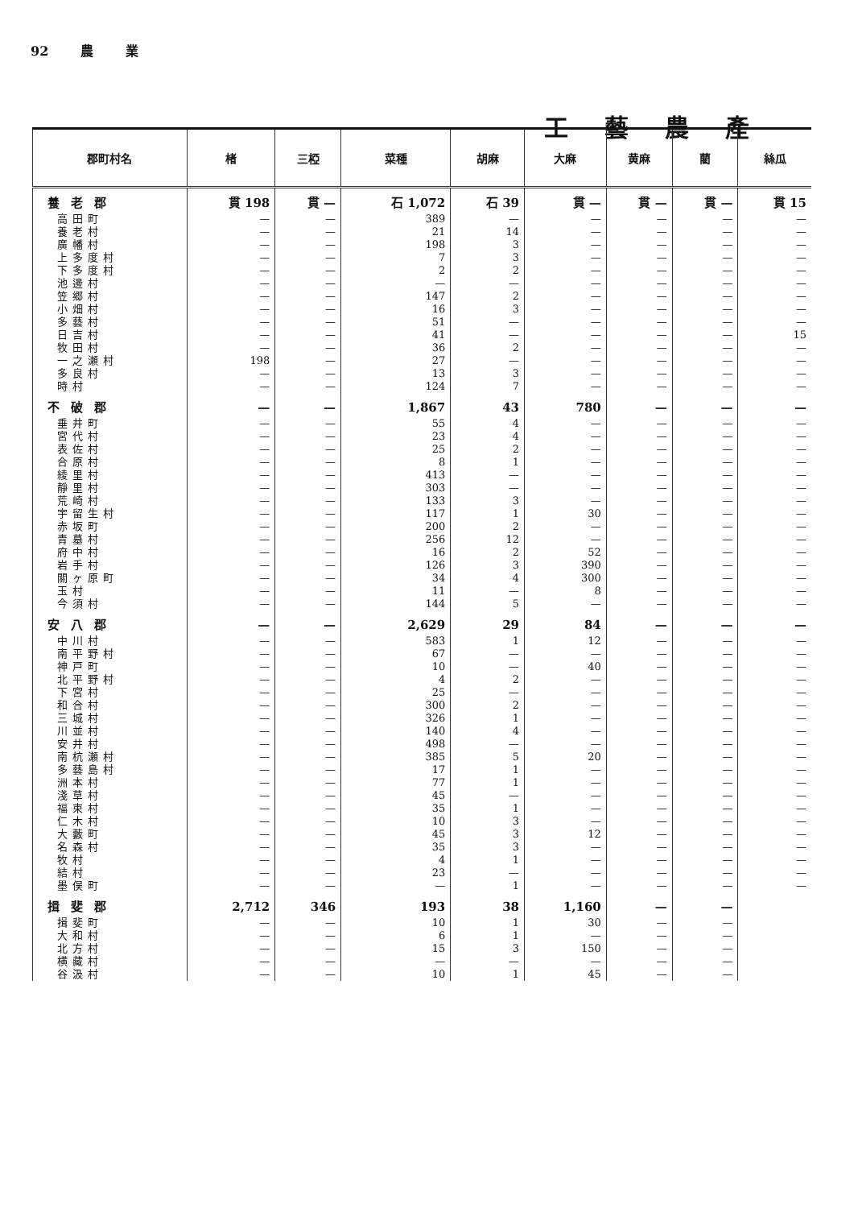92 農 業
工藝農產
| 郡町村名 | 楮 | 三椏 | 菜種 | 胡麻 | 大麻 | 黄麻 | 藺 | 絲瓜 |
| --- | --- | --- | --- | --- | --- | --- | --- | --- |
| 養老郡 | 貫 198 | 貫 — | 石 1,072 | 石 39 | 貫 — | 貫 — | 貫 — | 貫 15 |
| 高田町 | — | — | 389 | — | — | — | — | — |
| 養老村 | — | — | 21 | 14 | — | — | — | — |
| 廣幡村 | — | — | 198 | 3 | — | — | — | — |
| 上多度村 | — | — | 7 | 3 | — | — | — | — |
| 下多度村 | — | — | 2 | 2 | — | — | — | — |
| 池邊村 | — | — | — | — | — | — | — | — |
| 笠郷村 | — | — | 147 | 2 | — | — | — | — |
| 小畑村 | — | — | 16 | 3 | — | — | — | — |
| 多藝村 | — | — | 51 | — | — | — | — | — |
| 日吉村 | — | — | 41 | — | — | — | — | 15 |
| 牧田村 | — | — | 36 | 2 | — | — | — | — |
| 一之瀬村 | 198 | — | 27 | — | — | — | — | — |
| 多良村 | — | — | 13 | 3 | — | — | — | — |
| 時村 | — | — | 124 | 7 | — | — | — | — |
| 不破郡 | — | — | 1,867 | 43 | 780 | — | — | — |
| 垂井町 | — | — | 55 | 4 | — | — | — | — |
| 宮代村 | — | — | 23 | 4 | — | — | — | — |
| 表佐村 | — | — | 25 | 2 | — | — | — | — |
| 合原村 | — | — | 8 | 1 | — | — | — | — |
| 綾里村 | — | — | 413 | — | — | — | — | — |
| 靜里村 | — | — | 303 | — | — | — | — | — |
| 荒崎村 | — | — | 133 | 3 | — | — | — | — |
| 宇留生村 | — | — | 117 | 1 | 30 | — | — | — |
| 赤坂町 | — | — | 200 | 2 | — | — | — | — |
| 青墓村 | — | — | 256 | 12 | — | — | — | — |
| 府中村 | — | — | 16 | 2 | 52 | — | — | — |
| 岩手村 | — | — | 126 | 3 | 390 | — | — | — |
| 關ヶ原町 | — | — | 34 | 4 | 300 | — | — | — |
| 玉村 | — | — | 11 | — | 8 | — | — | — |
| 今須村 | — | — | 144 | 5 | — | — | — | — |
| 安八郡 | — | — | 2,629 | 29 | 84 | — | — | — |
| 中川村 | — | — | 583 | 1 | 12 | — | — | — |
| 南平野村 | — | — | 67 | — | — | — | — | — |
| 神戸町 | — | — | 10 | — | 40 | — | — | — |
| 北平野村 | — | — | 4 | 2 | — | — | — | — |
| 下宮村 | — | — | 25 | — | — | — | — | — |
| 和合村 | — | — | 300 | 2 | — | — | — | — |
| 三城村 | — | — | 326 | 1 | — | — | — | — |
| 川並村 | — | — | 140 | 4 | — | — | — | — |
| 安井村 | — | — | 498 | — | — | — | — | — |
| 南杭瀬村 | — | — | 385 | 5 | 20 | — | — | — |
| 多藝島村 | — | — | 17 | 1 | — | — | — | — |
| 洲本村 | — | — | 77 | 1 | — | — | — | — |
| 淺草村 | — | — | 45 | — | — | — | — | — |
| 福束村 | — | — | 35 | 1 | — | — | — | — |
| 仁木村 | — | — | 10 | 3 | — | — | — | — |
| 大藪町 | — | — | 45 | 3 | 12 | — | — | — |
| 名森村 | — | — | 35 | 3 | — | — | — | — |
| 牧村 | — | — | 4 | 1 | — | — | — | — |
| 結村 | — | — | 23 | — | — | — | — | — |
| 墨俣町 | — | — | — | 1 | — | — | — | — |
| 揖斐郡 | 2,712 | 346 | 193 | 38 | 1,160 | — | — | |
| 揖斐町 | — | — | 10 | 1 | 30 | — | — | |
| 大和村 | — | — | 6 | 1 | — | — | — | |
| 北方村 | — | — | 15 | 3 | 150 | — | — | |
| 横藏村 | — | — | — | — | — | — | — | |
| 谷汲村 | — | — | 10 | 1 | 45 | — | — | |